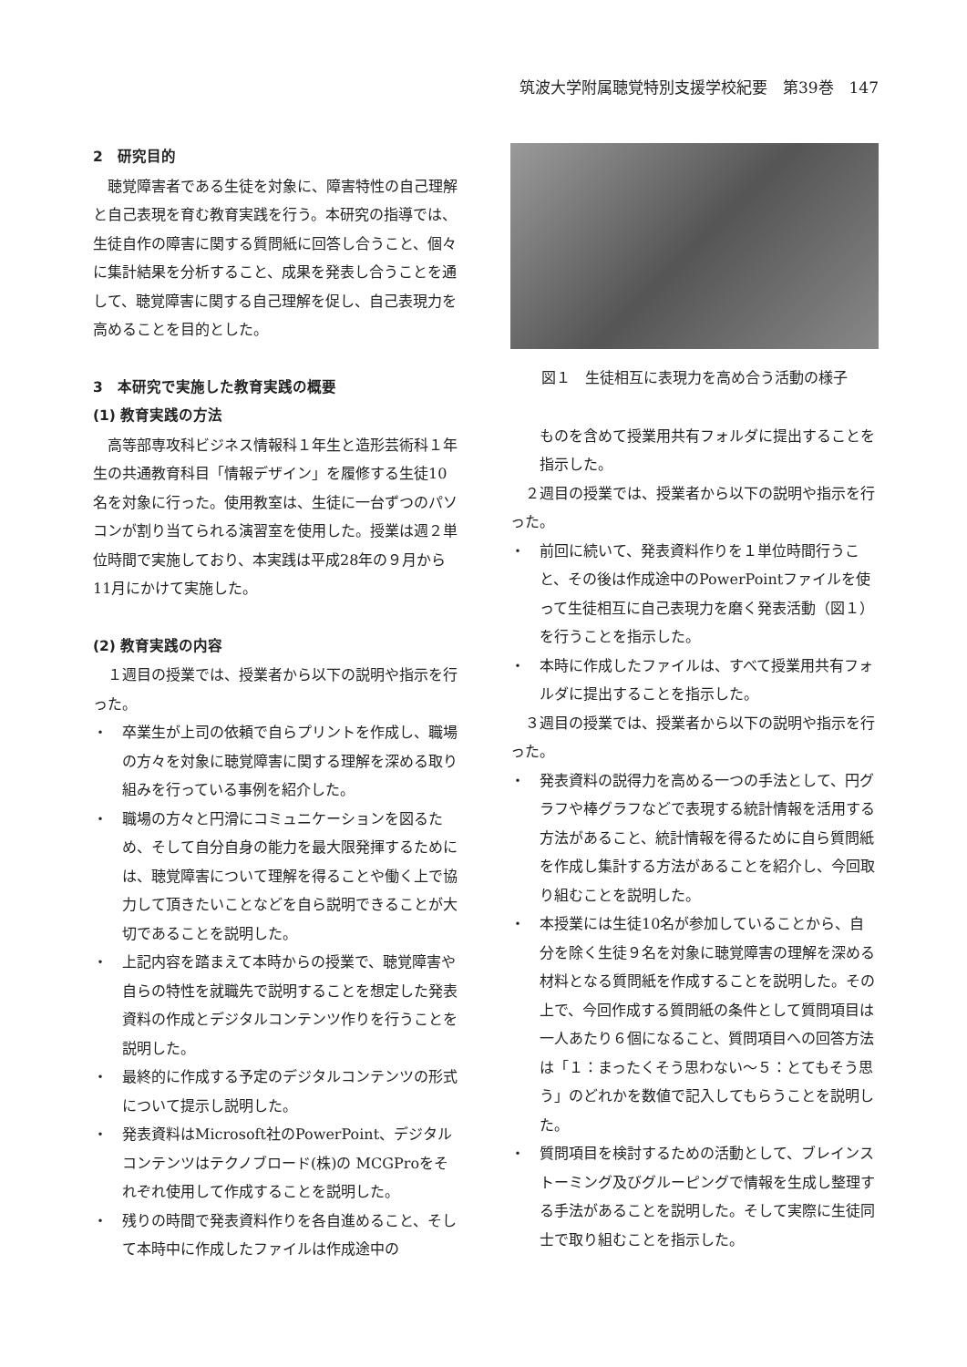筑波大学附属聴覚特別支援学校紀要　第39巻　147
2　研究目的
聴覚障害者である生徒を対象に、障害特性の自己理解と自己表現を育む教育実践を行う。本研究の指導では、生徒自作の障害に関する質問紙に回答し合うこと、個々に集計結果を分析すること、成果を発表し合うことを通して、聴覚障害に関する自己理解を促し、自己表現力を高めることを目的とした。
3　本研究で実施した教育実践の概要
(1) 教育実践の方法
高等部専攻科ビジネス情報科１年生と造形芸術科１年生の共通教育科目「情報デザイン」を履修する生徒10名を対象に行った。使用教室は、生徒に一台ずつのパソコンが割り当てられる演習室を使用した。授業は週２単位時間で実施しており、本実践は平成28年の９月から11月にかけて実施した。
(2) 教育実践の内容
１週目の授業では、授業者から以下の説明や指示を行った。
・　卒業生が上司の依頼で自らプリントを作成し、職場の方々を対象に聴覚障害に関する理解を深める取り組みを行っている事例を紹介した。
・　職場の方々と円滑にコミュニケーションを図るため、そして自分自身の能力を最大限発揮するためには、聴覚障害について理解を得ることや働く上で協力して頂きたいことなどを自ら説明できることが大切であることを説明した。
・　上記内容を踏まえて本時からの授業で、聴覚障害や自らの特性を就職先で説明することを想定した発表資料の作成とデジタルコンテンツ作りを行うことを説明した。
・　最終的に作成する予定のデジタルコンテンツの形式について提示し説明した。
・　発表資料はMicrosoft社のPowerPoint、デジタルコンテンツはテクノブロード(株)の MCGProをそれぞれ使用して作成することを説明した。
・　残りの時間で発表資料作りを各自進めること、そして本時中に作成したファイルは作成途中の
図１　生徒相互に表現力を高め合う活動の様子
ものを含めて授業用共有フォルダに提出することを指示した。
２週目の授業では、授業者から以下の説明や指示を行った。
・　前回に続いて、発表資料作りを１単位時間行うこと、その後は作成途中のPowerPointファイルを使って生徒相互に自己表現力を磨く発表活動（図１）を行うことを指示した。
・　本時に作成したファイルは、すべて授業用共有フォルダに提出することを指示した。
３週目の授業では、授業者から以下の説明や指示を行った。
・　発表資料の説得力を高める一つの手法として、円グラフや棒グラフなどで表現する統計情報を活用する方法があること、統計情報を得るために自ら質問紙を作成し集計する方法があることを紹介し、今回取り組むことを説明した。
・　本授業には生徒10名が参加していることから、自分を除く生徒９名を対象に聴覚障害の理解を深める材料となる質問紙を作成することを説明した。その上で、今回作成する質問紙の条件として質問項目は一人あたり６個になること、質問項目への回答方法は「１：まったくそう思わない～５：とてもそう思う」のどれかを数値で記入してもらうことを説明した。
・　質問項目を検討するための活動として、ブレインストーミング及びグルーピングで情報を生成し整理する手法があることを説明した。そして実際に生徒同士で取り組むことを指示した。